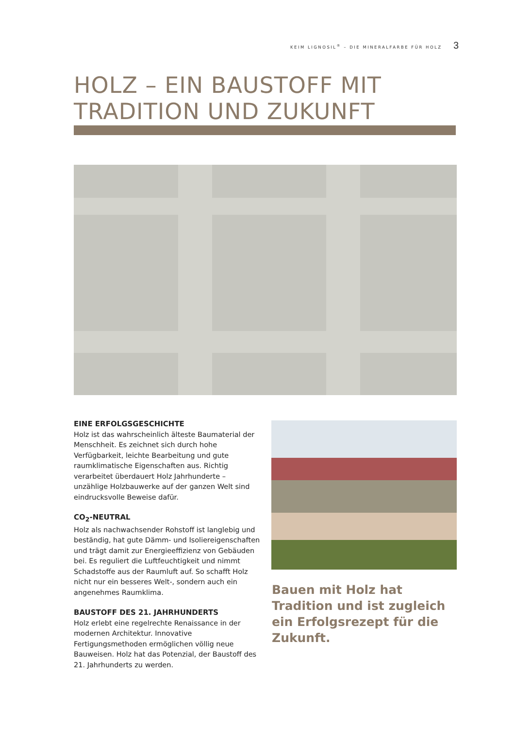KEIM LIGNOSIL<sup>®</sup> – DIE MINERALFARBE FÜR HOLZ 3
HOLZ – EIN BAUSTOFF MIT
TRADITION UND ZUKUNFT
EINE ERFOLGSGESCHICHTE
Holz ist das wahrscheinlich älteste Baumaterial der Menschheit. Es zeichnet sich durch hohe Verfügbarkeit, leichte Bearbeitung und gute raumklimatische Eigen­schaften aus. Richtig verarbeitet überdauert Holz Jahr­hunderte – unzählige Holzbauwerke auf der ganzen Welt sind eindrucksvolle Beweise dafür.
CO<sub>2</sub>-NEUTRAL
Holz als nachwachsender Rohstoff ist langlebig und beständig, hat gute Dämm- und Isoliereigenschaften und trägt damit zur Energieeffizienz von Gebäuden bei. Es reguliert die Luftfeuchtigkeit und nimmt Schadstoffe aus der Raumluft auf. So schafft Holz nicht nur ein besseres Welt-, sondern auch ein angenehmes Raum­klima.
BAUSTOFF DES 21. JAHRHUNDERTS
Holz erlebt eine regelrechte Renaissance in der modernen Architektur. Innovative Fertigungsmethoden ermöglichen völlig neue Bauweisen. Holz hat das Potenzial, der Baustoff des 21. Jahrhunderts zu werden.
Bauen mit Holz hat Tradition und ist zugleich ein Erfolgs­rezept für die Zukunft.